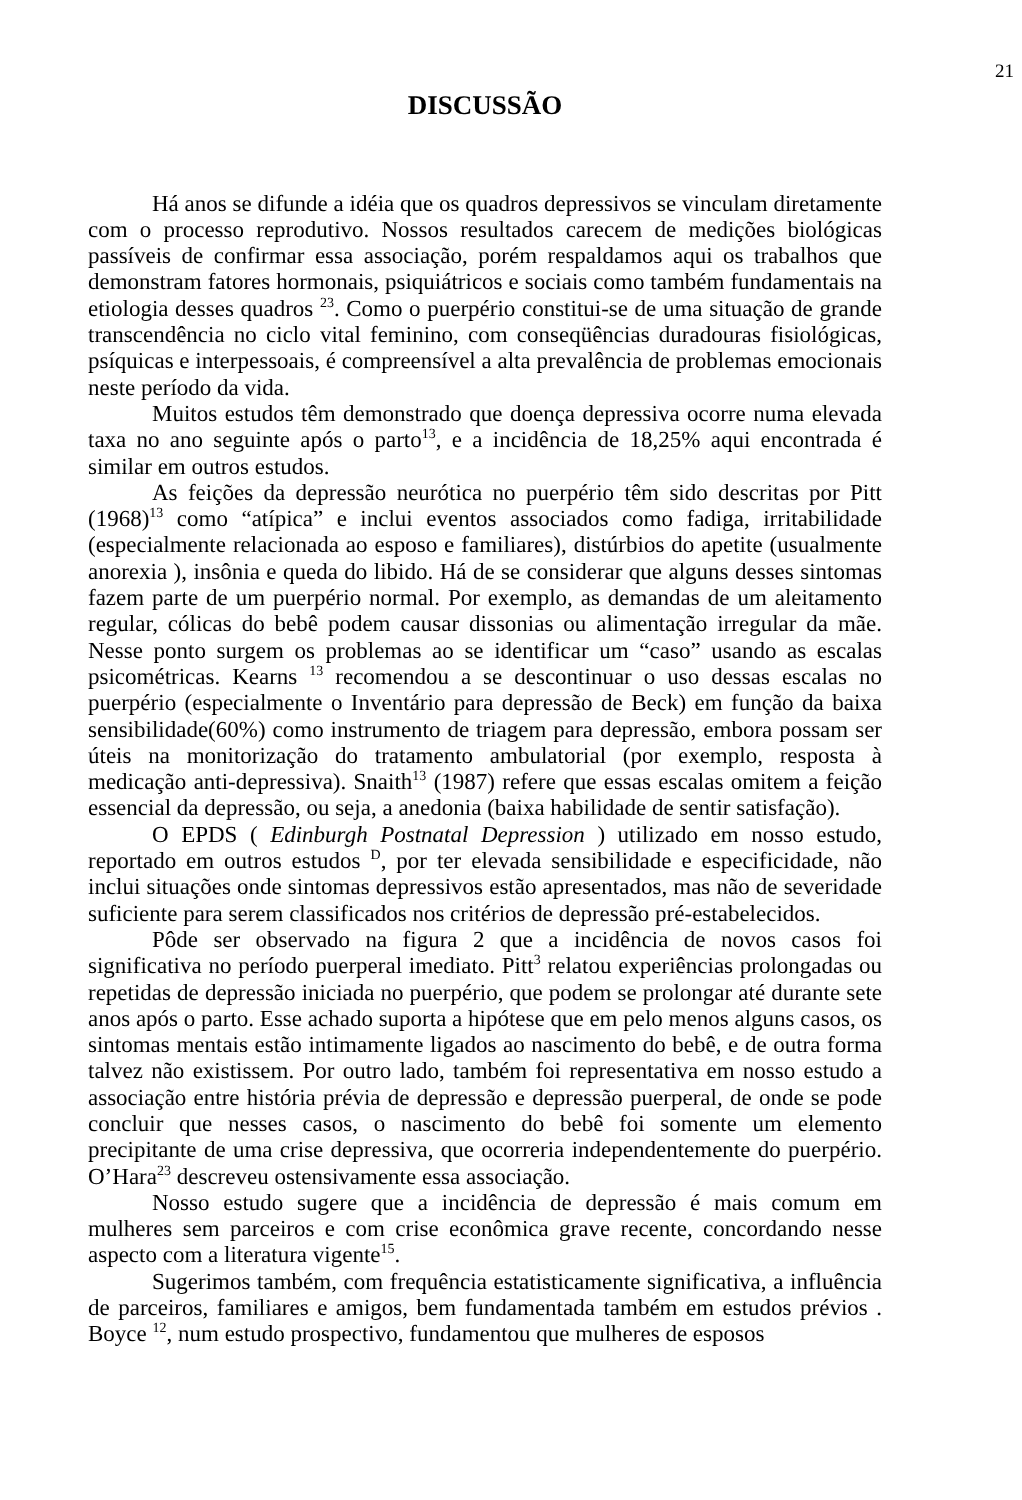21
DISCUSSÃO
Há anos se difunde a idéia que os quadros depressivos se vinculam diretamente com o processo reprodutivo. Nossos resultados carecem de medições biológicas passíveis de confirmar essa associação, porém respaldamos aqui os trabalhos que demonstram fatores hormonais, psiquiátricos e sociais como também fundamentais na etiologia desses quadros <sup>23</sup>. Como o puerpério constitui-se de uma situação de grande transcendência no ciclo vital feminino, com conseqüências duradouras fisiológicas, psíquicas e interpessoais, é compreensível a alta prevalência de problemas emocionais neste período da vida.
Muitos estudos têm demonstrado que doença depressiva ocorre numa elevada taxa no ano seguinte após o parto<sup>13</sup>, e a incidência de 18,25% aqui encontrada é similar em outros estudos.
As feições da depressão neurótica no puerpério têm sido descritas por Pitt (1968)<sup>13</sup> como “atípica” e inclui eventos associados como fadiga, irritabilidade (especialmente relacionada ao esposo e familiares), distúrbios do apetite (usualmente anorexia ), insônia e queda do libido. Há de se considerar que alguns desses sintomas fazem parte de um puerpério normal. Por exemplo, as demandas de um aleitamento regular, cólicas do bebê podem causar dissonias ou alimentação irregular da mãe. Nesse ponto surgem os problemas ao se identificar um “caso” usando as escalas psicométricas. Kearns <sup>13</sup> recomendou a se descontinuar o uso dessas escalas no puerpério (especialmente o Inventário para depressão de Beck) em função da baixa sensibilidade(60%) como instrumento de triagem para depressão, embora possam ser úteis na monitorização do tratamento ambulatorial (por exemplo, resposta à medicação anti-depressiva). Snaith<sup>13</sup> (1987) refere que essas escalas omitem a feição essencial da depressão, ou seja, a anedonia (baixa habilidade de sentir satisfação).
O EPDS ( Edinburgh Postnatal Depression ) utilizado em nosso estudo, reportado em outros estudos <sup>D</sup>, por ter elevada sensibilidade e especificidade, não inclui situações onde sintomas depressivos estão apresentados, mas não de severidade suficiente para serem classificados nos critérios de depressão pré-estabelecidos.
Pôde ser observado na figura 2 que a incidência de novos casos foi significativa no período puerperal imediato. Pitt<sup>3</sup> relatou experiências prolongadas ou repetidas de depressão iniciada no puerpério, que podem se prolongar até durante sete anos após o parto. Esse achado suporta a hipótese que em pelo menos alguns casos, os sintomas mentais estão intimamente ligados ao nascimento do bebê, e de outra forma talvez não existissem. Por outro lado, também foi representativa em nosso estudo a associação entre história prévia de depressão e depressão puerperal, de onde se pode concluir que nesses casos, o nascimento do bebê foi somente um elemento precipitante de uma crise depressiva, que ocorreria independentemente do puerpério. O’Hara<sup>23</sup> descreveu ostensivamente essa associação.
Nosso estudo sugere que a incidência de depressão é mais comum em mulheres sem parceiros e com crise econômica grave recente, concordando nesse aspecto com a literatura vigente<sup>15</sup>.
Sugerimos também, com frequência estatisticamente significativa, a influência de parceiros, familiares e amigos, bem fundamentada também em estudos prévios . Boyce <sup>12</sup>, num estudo prospectivo, fundamentou que mulheres de esposos